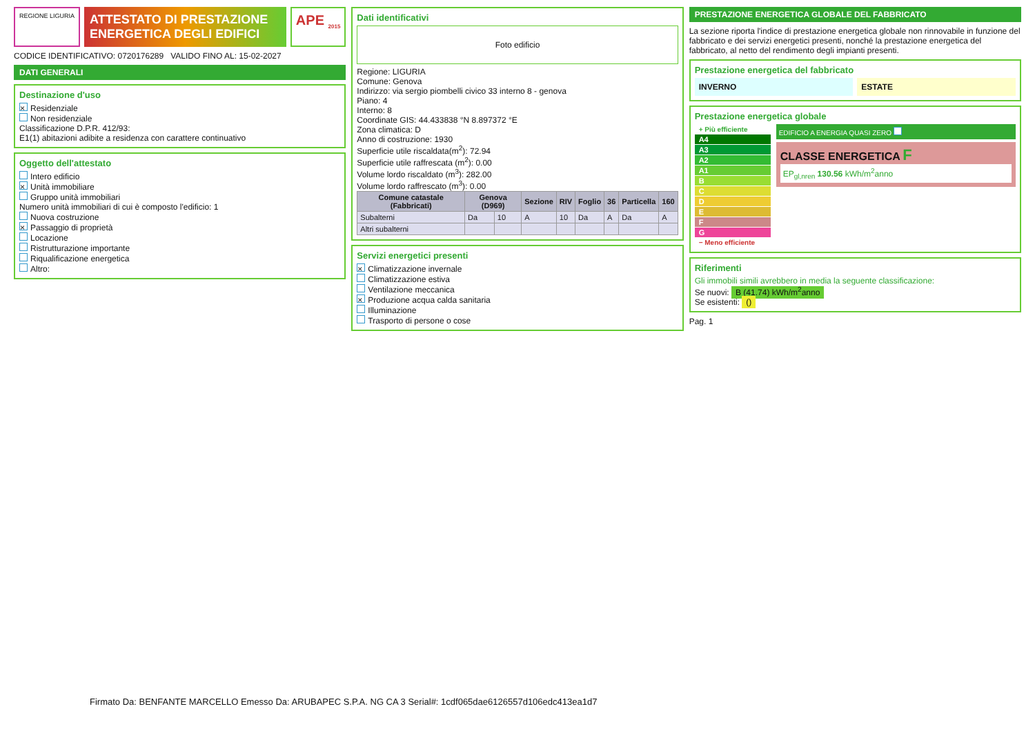REGIONE LIGURIA
ATTESTATO DI PRESTAZIONE ENERGETICA DEGLI EDIFICI
APE <sub>2015</sub>
CODICE IDENTIFICATIVO: 0720176289 VALIDO FINO AL: 15-02-2027
DATI GENERALI
Destinazione d'uso
× Residenziale
Non residenziale
Classificazione D.P.R. 412/93:
E1(1) abitazioni adibite a residenza con carattere continuativo
Oggetto dell'attestato
Intero edificio
× Unità immobiliare
Gruppo unità immobiliari
Numero unità immobiliari di cui è composto l'edificio: 1
Nuova costruzione
× Passaggio di proprietà
Locazione
Ristrutturazione importante
Riqualificazione energetica
Altro:
Dati identificativi
Foto edificio
Regione: LIGURIA
Comune: Genova
Indirizzo: via sergio piombelli civico 33 interno 8 - genova
Piano: 4
Interno: 8
Coordinate GIS: 44.433838 °N 8.897372 °E
Zona climatica: D
Anno di costruzione: 1930
Superficie utile riscaldata(m<sup>2</sup>): 72.94
Superficie utile raffrescata (m<sup>2</sup>): 0.00
Volume lordo riscaldato (m<sup>3</sup>): 282.00
Volume lordo raffrescato (m<sup>3</sup>): 0.00
| Comune catastale (Fabbricati) | Genova (D969) | | Sezione | RIV | Foglio | 36 | Particella | 160 |
| --- | --- | --- | --- | --- | --- | --- | --- | --- |
| Subalterni | Da | 10 | A | 10 | Da | A | Da | A |
| Altri subalterni | | | | | | | | |
Servizi energetici presenti
× Climatizzazione invernale
Climatizzazione estiva
Ventilazione meccanica
× Produzione acqua calda sanitaria
Illuminazione
Trasporto di persone o cose
PRESTAZIONE ENERGETICA GLOBALE DEL FABBRICATO
La sezione riporta l'indice di prestazione energetica globale non rinnovabile in funzione del fabbricato e dei servizi energetici presenti, nonché la prestazione energetica del fabbricato, al netto del rendimento degli impianti presenti.
Prestazione energetica del fabbricato
INVERNO ESTATE
Prestazione energetica globale
+ Più efficiente
A4
A3
A2
A1
B
C
D
E
F
G
− Meno efficiente
EDIFICIO A ENERGIA QUASI ZERO
CLASSE ENERGETICA F
EP<sub>gl,nren</sub> 130.56 kWh/m<sup>2</sup>anno
Riferimenti
Gli immobili simili avrebbero in media la seguente classificazione:
Se nuovi: B (41.74) kWh/m<sup>2</sup>anno
Se esistenti: ()
Pag. 1
Firmato Da: BENFANTE MARCELLO Emesso Da: ARUBAPEC S.P.A. NG CA 3 Serial#: 1cdf065dae6126557d106edc413ea1d7